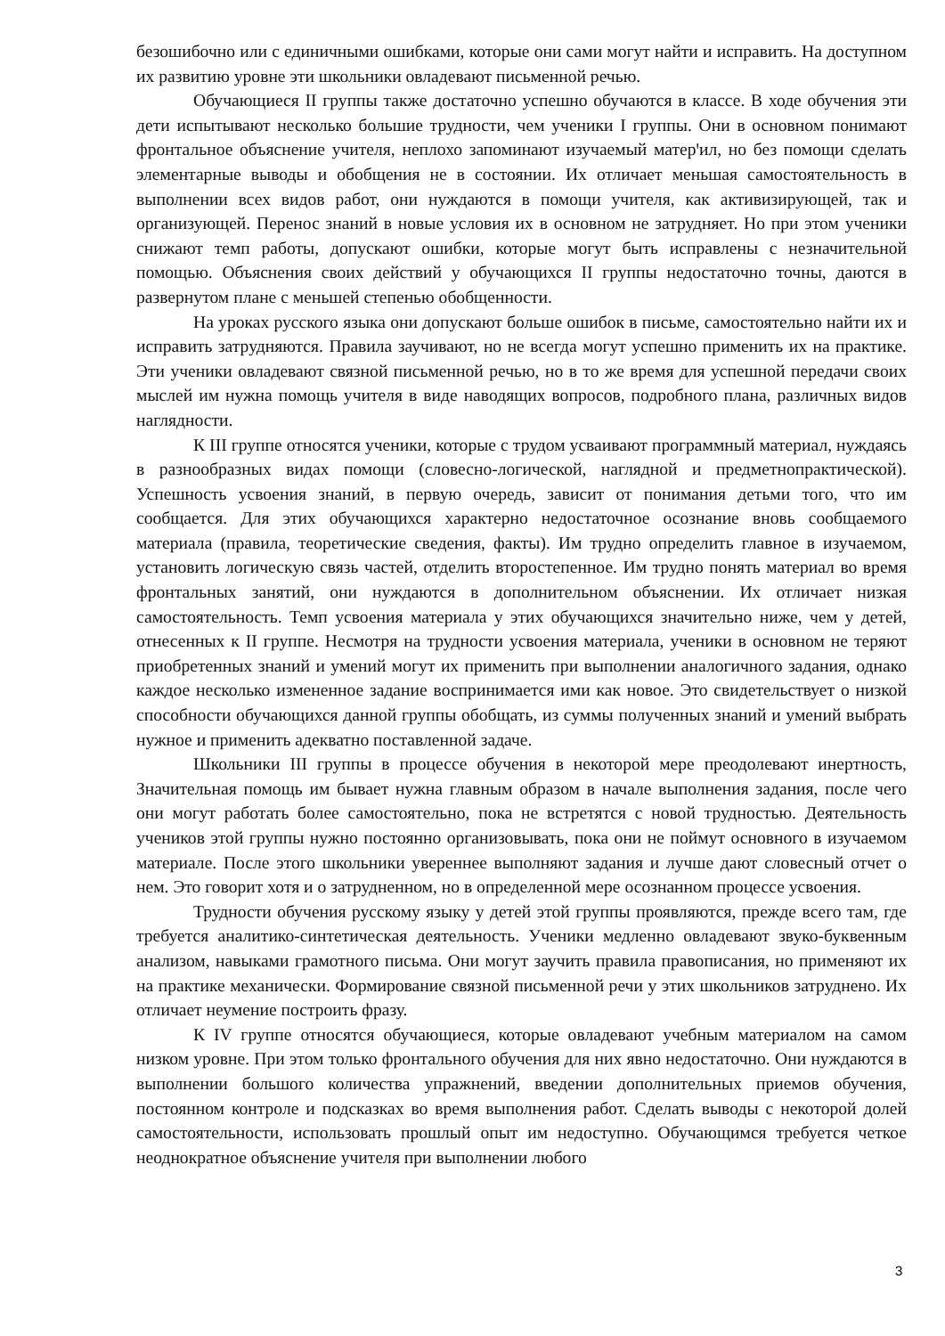безошибочно или с единичными ошибками, которые они сами могут найти и исправить. На доступном их развитию уровне эти школьники овладевают письменной речью.
Обучающиеся II группы также достаточно успешно обучаются в классе. В ходе обучения эти дети испытывают несколько большие трудности, чем ученики I группы. Они в основном понимают фронтальное объяснение учителя, неплохо запоминают изучаемый матерꞌил, но без помощи сделать элементарные выводы и обобщения не в состоянии. Их отличает меньшая самостоятельность в выполнении всех видов работ, они нуждаются в помощи учителя, как активизирующей, так и организующей. Перенос знаний в новые условия их в основном не затрудняет. Но при этом ученики снижают темп работы, допускают ошибки, которые могут быть исправлены с незначительной помощью. Объяснения своих действий у обучающихся II группы недостаточно точны, даются в развернутом плане с меньшей степенью обобщенности.
На уроках русского языка они допускают больше ошибок в письме, самостоятельно найти их и исправить затрудняются. Правила заучивают, но не всегда могут успешно применить их на практике. Эти ученики овладевают связной письменной речью, но в то же время для успешной передачи своих мыслей им нужна помощь учителя в виде наводящих вопросов, подробного плана, различных видов наглядности.
К III группе относятся ученики, которые с трудом усваивают программный материал, нуждаясь в разнообразных видах помощи (словесно-логической, наглядной и предметнопрактической). Успешность усвоения знаний, в первую очередь, зависит от понимания детьми того, что им сообщается. Для этих обучающихся характерно недостаточное осознание вновь сообщаемого материала (правила, теоретические сведения, факты). Им трудно определить главное в изучаемом, установить логическую связь частей, отделить второстепенное. Им трудно понять материал во время фронтальных занятий, они нуждаются в дополнительном объяснении. Их отличает низкая самостоятельность. Темп усвоения материала у этих обучающихся значительно ниже, чем у детей, отнесенных к II группе. Несмотря на трудности усвоения материала, ученики в основном не теряют приобретенных знаний и умений могут их применить при выполнении аналогичного задания, однако каждое несколько измененное задание воспринимается ими как новое. Это свидетельствует о низкой способности обучающихся данной группы обобщать, из суммы полученных знаний и умений выбрать нужное и применить адекватно поставленной задаче.
Школьники III группы в процессе обучения в некоторой мере преодолевают инертность, Значительная помощь им бывает нужна главным образом в начале выполнения задания, после чего они могут работать более самостоятельно, пока не встретятся с новой трудностью. Деятельность учеников этой группы нужно постоянно организовывать, пока они не поймут основного в изучаемом материале. После этого школьники увереннее выполняют задания и лучше дают словесный отчет о нем. Это говорит хотя и о затрудненном, но в определенной мере осознанном процессе усвоения.
Трудности обучения русскому языку у детей этой группы проявляются, прежде всего там, где требуется аналитико-синтетическая деятельность. Ученики медленно овладевают звуко-буквенным анализом, навыками грамотного письма. Они могут заучить правила правописания, но применяют их на практике механически. Формирование связной письменной речи у этих школьников затруднено. Их отличает неумение построить фразу.
К IV группе относятся обучающиеся, которые овладевают учебным материалом на самом низком уровне. При этом только фронтального обучения для них явно недостаточно. Они нуждаются в выполнении большого количества упражнений, введении дополнительных приемов обучения, постоянном контроле и подсказках во время выполнения работ. Сделать выводы с некоторой долей самостоятельности, использовать прошлый опыт им недоступно. Обучающимся требуется четкое неоднократное объяснение учителя при выполнении любого
3